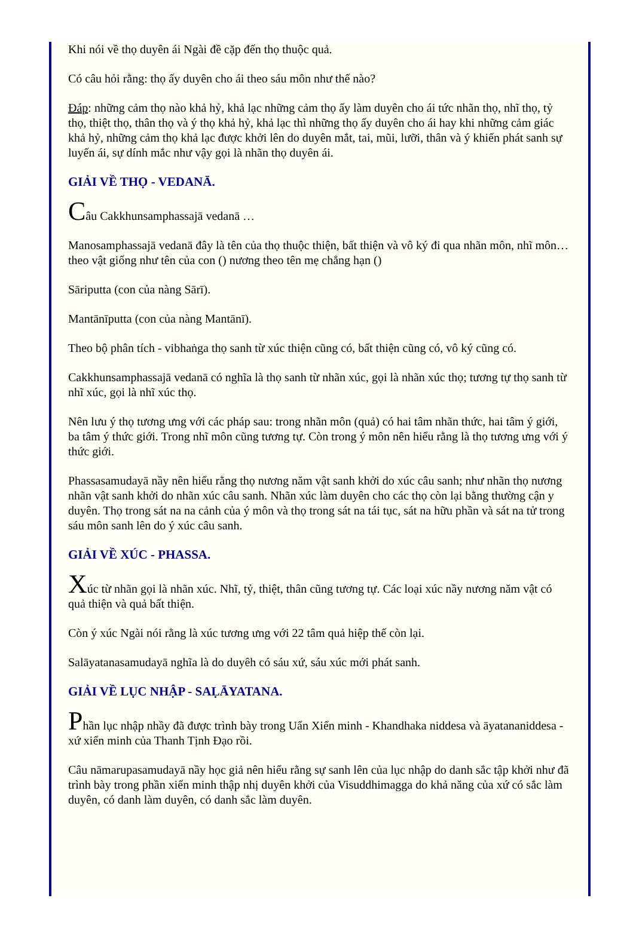Khi nói về thọ duyên ái Ngài đề cặp đến thọ thuộc quả.
Có câu hỏi rằng: thọ ấy duyên cho ái theo sáu môn như thế nào?
Đáp: những cảm thọ nào khả hỷ, khả lạc những cảm thọ ấy làm duyên cho ái tức nhãn thọ, nhĩ thọ, tỷ thọ, thiệt thọ, thân thọ và ý thọ khả hỷ, khả lạc thì những thọ ấy duyên cho ái hay khi những cảm giác khả hỷ, những cảm thọ khả lạc được khởi lên do duyên mắt, tai, mũi, lưỡi, thân và ý khiến phát sanh sự luyến ái, sự dính mắc như vậy gọi là nhãn thọ duyên ái.
GIẢI VỀ THỌ - VEDANĀ.
Câu Cakkhunsamphassajā vedanā …
Manosamphassajā vedanā đây là tên của thọ thuộc thiện, bất thiện và vô ký đi qua nhãn môn, nhĩ môn… theo vật giống như tên của con () nương theo tên mẹ chẳng hạn ()
Sāriputta (con của nàng Sārī).
Mantānīputta (con của nàng Mantānī).
Theo bộ phân tích - vibhaṅga thọ sanh từ xúc thiện cũng có, bất thiện cũng có, vô ký cũng có.
Cakkhunsamphassajā vedanā có nghĩa là thọ sanh từ nhãn xúc, gọi là nhãn xúc thọ; tương tự thọ sanh từ nhĩ xúc, gọi là nhĩ xúc thọ.
Nên lưu ý thọ tương ưng với các pháp sau: trong nhãn môn (quả) có hai tâm nhãn thức, hai tâm ý giới, ba tâm ý thức giới. Trong nhĩ môn cũng tương tự. Còn trong ý môn nên hiểu rằng là thọ tương ưng với ý thức giới.
Phassasamudayā nầy nên hiểu rằng thọ nương năm vật sanh khởi do xúc câu sanh; như nhãn thọ nương nhãn vật sanh khởi do nhãn xúc câu sanh. Nhãn xúc làm duyên cho các thọ còn lại bằng thường cận y duyên. Thọ trong sát na na cảnh của ý môn và thọ trong sát na tái tục, sát na hữu phần và sát na tử trong sáu môn sanh lên do ý xúc câu sanh.
GIẢI VỀ XÚC - PHASSA.
Xúc từ nhãn gọi là nhãn xúc. Nhĩ, tỷ, thiệt, thân cũng tương tự. Các loại xúc nầy nương năm vật có quả thiện và quả bất thiện.
Còn ý xúc Ngài nói rằng là xúc tương ưng với 22 tâm quả hiệp thế còn lại.
Salāyatanasamudayā nghĩa là do duyêh có sáu xứ, sáu xúc mới phát sanh.
GIẢI VỀ LỤC NHẬP - SAḶĀYATANA.
Phần lục nhập nhầy đã được trình bày trong Uẩn Xiển minh - Khandhaka niddesa và āyatananiddesa - xứ xiển minh của Thanh Tịnh Đạo rồi.
Câu nāmarupasamudayā nầy học giả nên hiểu rằng sự sanh lên của lục nhập do danh sắc tập khởi như đã trình bày trong phần xiển minh thập nhị duyên khởi của Visuddhimagga do khả năng của xứ có sắc làm duyên, có danh làm duyên, có danh sắc làm duyên.